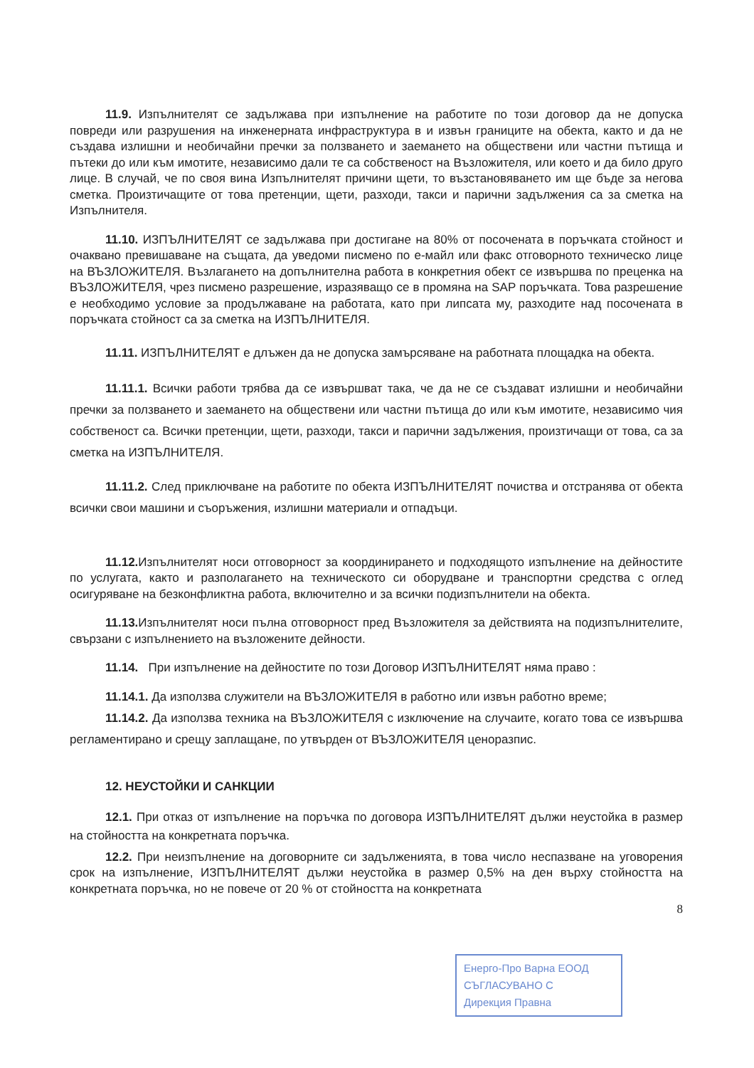11.9. Изпълнителят се задължава при изпълнение на работите по този договор да не допуска повреди или разрушения на инженерната инфраструктура в и извън границите на обекта, както и да не създава излишни и необичайни пречки за ползването и заемането на обществени или частни пътища и пътеки до или към имотите, независимо дали те са собственост на Възложителя, или което и да било друго лице. В случай, че по своя вина Изпълнителят причини щети, то възстановяването им ще бъде за негова сметка. Произтичащите от това претенции, щети, разходи, такси и парични задължения са за сметка на Изпълнителя.
11.10. ИЗПЪЛНИТЕЛЯТ се задължава при достигане на 80% от посочената в поръчката стойност и очаквано превишаване на същата, да уведоми писмено по е-майл или факс отговорното техническо лице на ВЪЗЛОЖИТЕЛЯ. Възлагането на допълнителна работа в конкретния обект се извършва по преценка на ВЪЗЛОЖИТЕЛЯ, чрез писмено разрешение, изразяващо се в промяна на SAP поръчката. Това разрешение е необходимо условие за продължаване на работата, като при липсата му, разходите над посочената в поръчката стойност са за сметка на ИЗПЪЛНИТЕЛЯ.
11.11. ИЗПЪЛНИТЕЛЯТ е длъжен да не допуска замърсяване на работната площадка на обекта.
11.11.1. Всички работи трябва да се извършват така, че да не се създават излишни и необичайни пречки за ползването и заемането на обществени или частни пътища до или към имотите, независимо чия собственост са. Всички претенции, щети, разходи, такси и парични задължения, произтичащи от това, са за сметка на ИЗПЪЛНИТЕЛЯ.
11.11.2. След приключване на работите по обекта ИЗПЪЛНИТЕЛЯТ почиства и отстранява от обекта всички свои машини и съоръжения, излишни материали и отпадъци.
11.12. Изпълнителят носи отговорност за координирането и подходящото изпълнение на дейностите по услугата, както и разполагането на техническото си оборудване и транспортни средства с оглед осигуряване на безконфликтна работа, включително и за всички подизпълнители на обекта.
11.13. Изпълнителят носи пълна отговорност пред Възложителя за действията на подизпълнителите, свързани с изпълнението на възложените дейности.
11.14. При изпълнение на дейностите по този Договор ИЗПЪЛНИТЕЛЯТ няма право :
11.14.1. Да използва служители на ВЪЗЛОЖИТЕЛЯ в работно или извън работно време;
11.14.2. Да използва техника на ВЪЗЛОЖИТЕЛЯ с изключение на случаите, когато това се извършва регламентирано и срещу заплащане, по утвърден от ВЪЗЛОЖИТЕЛЯ ценоразпис.
12. НЕУСТОЙКИ И САНКЦИИ
12.1. При отказ от изпълнение на поръчка по договора ИЗПЪЛНИТЕЛЯТ дължи неустойка в размер на стойността на конкретната поръчка.
12.2. При неизпълнение на договорните си задълженията, в това число неспазване на уговорения срок на изпълнение, ИЗПЪЛНИТЕЛЯТ дължи неустойка в размер 0,5% на ден върху стойността на конкретната поръчка, но не повече от 20 % от стойността на конкретната
8
Енерго-Про Варна ЕООД
СЪГЛАСУВАНО С
Дирекция Правна